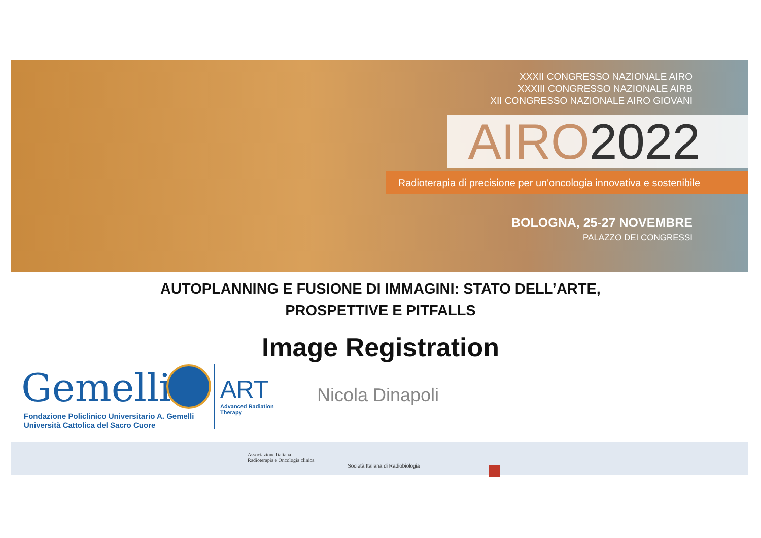XXXII CONGRESSO NAZIONALE AIRO
XXXIII CONGRESSO NAZIONALE AIRB
XII CONGRESSO NAZIONALE AIRO GIOVANI
AIRO2022
Radioterapia di precisione per un'oncologia innovativa e sostenibile
BOLOGNA, 25-27 NOVEMBRE
PALAZZO DEI CONGRESSI
AUTOPLANNING E FUSIONE DI IMMAGINI: STATO DELL’ARTE,
PROSPETTIVE E PITFALLS
Image Registration
Gemelli
Fondazione Policlinico Universitario A. Gemelli
Università Cattolica del Sacro Cuore
ART
Advanced Radiation
Therapy
Nicola Dinapoli
Associazione Italiana
Radioterapia e Oncologia clinica
Società Italiana di Radiobiologia